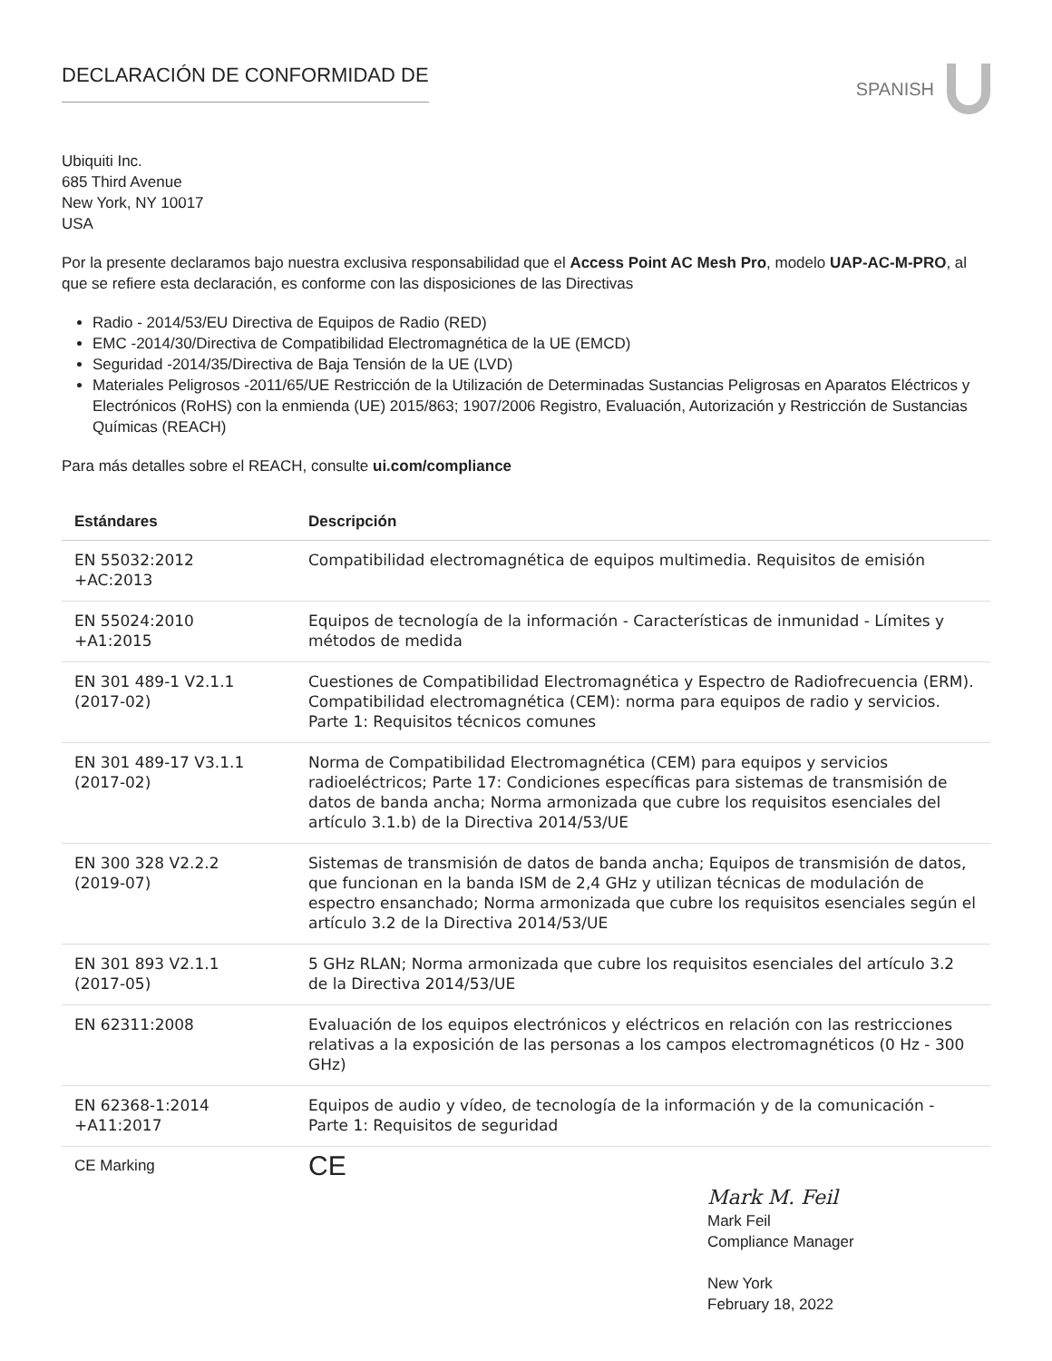DECLARACIÓN DE CONFORMIDAD DE SPANISH
Ubiquiti Inc.
685 Third Avenue
New York, NY 10017
USA
Por la presente declaramos bajo nuestra exclusiva responsabilidad que el Access Point AC Mesh Pro, modelo UAP-AC-M-PRO, al que se refiere esta declaración, es conforme con las disposiciones de las Directivas
Radio - 2014/53/EU Directiva de Equipos de Radio (RED)
EMC -2014/30/Directiva de Compatibilidad Electromagnética de la UE (EMCD)
Seguridad -2014/35/Directiva de Baja Tensión de la UE (LVD)
Materiales Peligrosos -2011/65/UE Restricción de la Utilización de Determinadas Sustancias Peligrosas en Aparatos Eléctricos y Electrónicos (RoHS) con la enmienda (UE) 2015/863; 1907/2006 Registro, Evaluación, Autorización y Restricción de Sustancias Químicas (REACH)
Para más detalles sobre el REACH, consulte ui.com/compliance
| Estándares | Descripción |
| --- | --- |
| EN 55032:2012 +AC:2013 | Compatibilidad electromagnética de equipos multimedia. Requisitos de emisión |
| EN 55024:2010 +A1:2015 | Equipos de tecnología de la información - Características de inmunidad - Límites y métodos de medida |
| EN 301 489-1 V2.1.1 (2017-02) | Cuestiones de Compatibilidad Electromagnética y Espectro de Radiofrecuencia (ERM). Compatibilidad electromagnética (CEM): norma para equipos de radio y servicios. Parte 1: Requisitos técnicos comunes |
| EN 301 489-17 V3.1.1 (2017-02) | Norma de Compatibilidad Electromagnética (CEM) para equipos y servicios radioeléctricos; Parte 17: Condiciones específicas para sistemas de transmisión de datos de banda ancha; Norma armonizada que cubre los requisitos esenciales del artículo 3.1.b) de la Directiva 2014/53/UE |
| EN 300 328 V2.2.2 (2019-07) | Sistemas de transmisión de datos de banda ancha; Equipos de transmisión de datos, que funcionan en la banda ISM de 2,4 GHz y utilizan técnicas de modulación de espectro ensanchado; Norma armonizada que cubre los requisitos esenciales según el artículo 3.2 de la Directiva 2014/53/UE |
| EN 301 893 V2.1.1 (2017-05) | 5 GHz RLAN; Norma armonizada que cubre los requisitos esenciales del artículo 3.2 de la Directiva 2014/53/UE |
| EN 62311:2008 | Evaluación de los equipos electrónicos y eléctricos en relación con las restricciones relativas a la exposición de las personas a los campos electromagnéticos (0 Hz - 300 GHz) |
| EN 62368-1:2014 +A11:2017 | Equipos de audio y vídeo, de tecnología de la información y de la comunicación - Parte 1: Requisitos de seguridad |
| CE Marking | CE |
Mark M. Feil
Mark Feil
Compliance Manager
New York
February 18, 2022